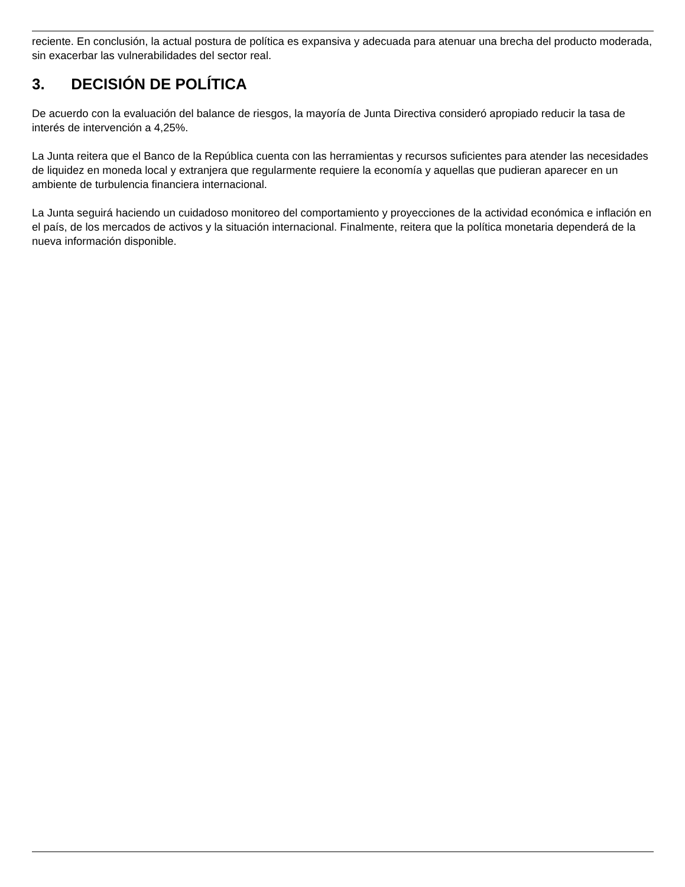reciente. En conclusión, la actual postura de política es expansiva y adecuada para atenuar una brecha del producto moderada, sin exacerbar las vulnerabilidades del sector real.
3. DECISIÓN DE POLÍTICA
De acuerdo con la evaluación del balance de riesgos, la mayoría de Junta Directiva consideró apropiado reducir la tasa de interés de intervención a 4,25%.
La Junta reitera que el Banco de la República cuenta con las herramientas y recursos suficientes para atender las necesidades de liquidez en moneda local y extranjera que regularmente requiere la economía y aquellas que pudieran aparecer en un ambiente de turbulencia financiera internacional.
La Junta seguirá haciendo un cuidadoso monitoreo del comportamiento y proyecciones de la actividad económica e inflación en el país, de los mercados de activos y la situación internacional. Finalmente, reitera que la política monetaria dependerá de la nueva información disponible.